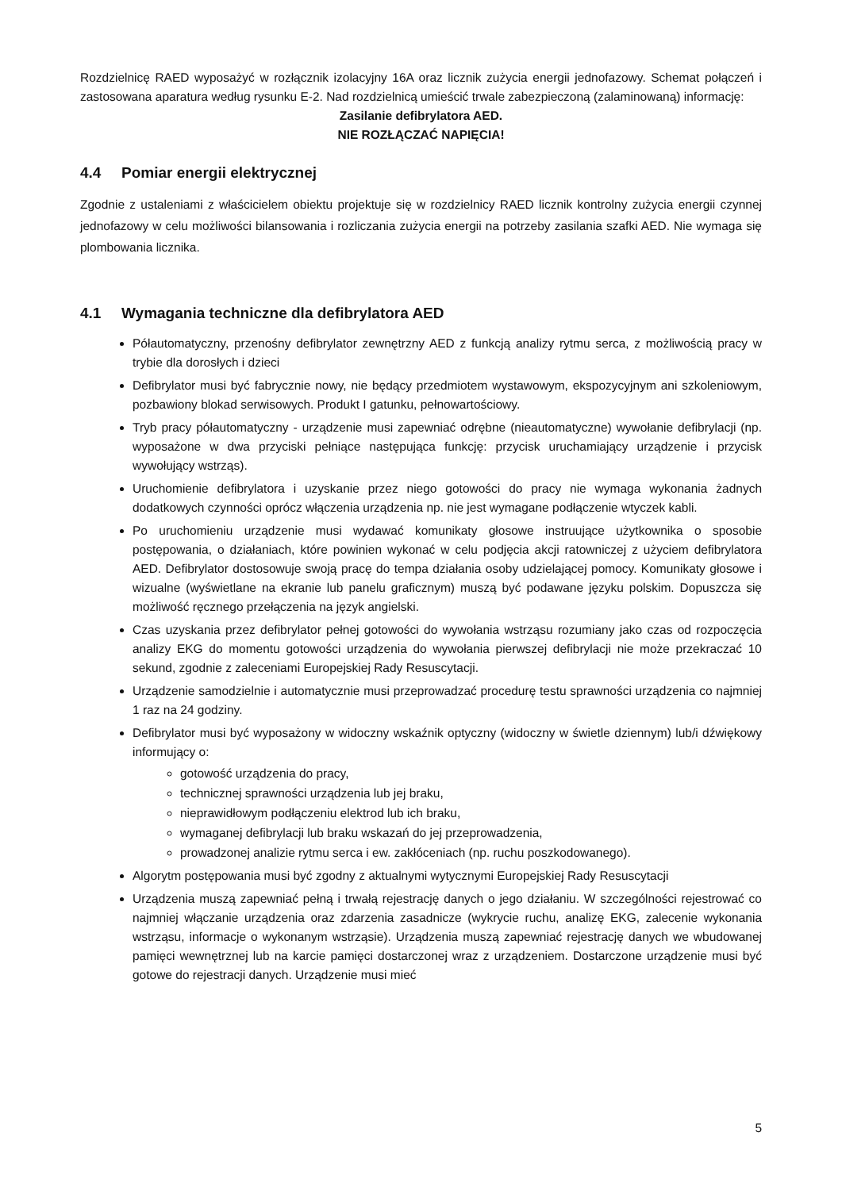Rozdzielnicę RAED wyposażyć w rozłącznik izolacyjny 16A oraz licznik zużycia energii jednofazowy. Schemat połączeń i zastosowana aparatura według rysunku E-2. Nad rozdzielnicą umieścić trwale zabezpieczoną (zalaminowaną) informację:
Zasilanie defibrylatora AED.
NIE ROZŁĄCZAĆ NAPIĘCIA!
4.4 Pomiar energii elektrycznej
Zgodnie z ustaleniami z właścicielem obiektu projektuje się w rozdzielnicy RAED licznik kontrolny zużycia energii czynnej jednofazowy w celu możliwości bilansowania i rozliczania zużycia energii na potrzeby zasilania szafki AED. Nie wymaga się plombowania licznika.
4.1 Wymagania techniczne dla defibrylatora AED
Półautomatyczny, przenośny defibrylator zewnętrzny AED z funkcją analizy rytmu serca, z możliwością pracy w trybie dla dorosłych i dzieci
Defibrylator musi być fabrycznie nowy, nie będący przedmiotem wystawowym, ekspozycyjnym ani szkoleniowym, pozbawiony blokad serwisowych. Produkt I gatunku, pełnowartościowy.
Tryb pracy półautomatyczny - urządzenie musi zapewniać odrębne (nieautomatyczne) wywołanie defibrylacji (np. wyposażone w dwa przyciski pełniące następująca funkcję: przycisk uruchamiający urządzenie i przycisk wywołujący wstrząs).
Uruchomienie defibrylatora i uzyskanie przez niego gotowości do pracy nie wymaga wykonania żadnych dodatkowych czynności oprócz włączenia urządzenia np. nie jest wymagane podłączenie wtyczek kabli.
Po uruchomieniu urządzenie musi wydawać komunikaty głosowe instruujące użytkownika o sposobie postępowania, o działaniach, które powinien wykonać w celu podjęcia akcji ratowniczej z użyciem defibrylatora AED. Defibrylator dostosowuje swoją pracę do tempa działania osoby udzielającej pomocy. Komunikaty głosowe i wizualne (wyświetlane na ekranie lub panelu graficznym) muszą być podawane języku polskim. Dopuszcza się możliwość ręcznego przełączenia na język angielski.
Czas uzyskania przez defibrylator pełnej gotowości do wywołania wstrząsu rozumiany jako czas od rozpoczęcia analizy EKG do momentu gotowości urządzenia do wywołania pierwszej defibrylacji nie może przekraczać 10 sekund, zgodnie z zaleceniami Europejskiej Rady Resuscytacji.
Urządzenie samodzielnie i automatycznie musi przeprowadzać procedurę testu sprawności urządzenia co najmniej 1 raz na 24 godziny.
Defibrylator musi być wyposażony w widoczny wskaźnik optyczny (widoczny w świetle dziennym) lub/i dźwiękowy informujący o:
gotowość urządzenia do pracy,
technicznej sprawności urządzenia lub jej braku,
nieprawidłowym podłączeniu elektrod lub ich braku,
wymaganej defibrylacji lub braku wskazań do jej przeprowadzenia,
prowadzonej analizie rytmu serca i ew. zakłóceniach (np. ruchu poszkodowanego).
Algorytm postępowania musi być zgodny z aktualnymi wytycznymi Europejskiej Rady Resuscytacji
Urządzenia muszą zapewniać pełną i trwałą rejestrację danych o jego działaniu. W szczególności rejestrować co najmniej włączanie urządzenia oraz zdarzenia zasadnicze (wykrycie ruchu, analizę EKG, zalecenie wykonania wstrząsu, informacje o wykonanym wstrząsie). Urządzenia muszą zapewniać rejestrację danych we wbudowanej pamięci wewnętrznej lub na karcie pamięci dostarczonej wraz z urządzeniem. Dostarczone urządzenie musi być gotowe do rejestracji danych. Urządzenie musi mieć
5